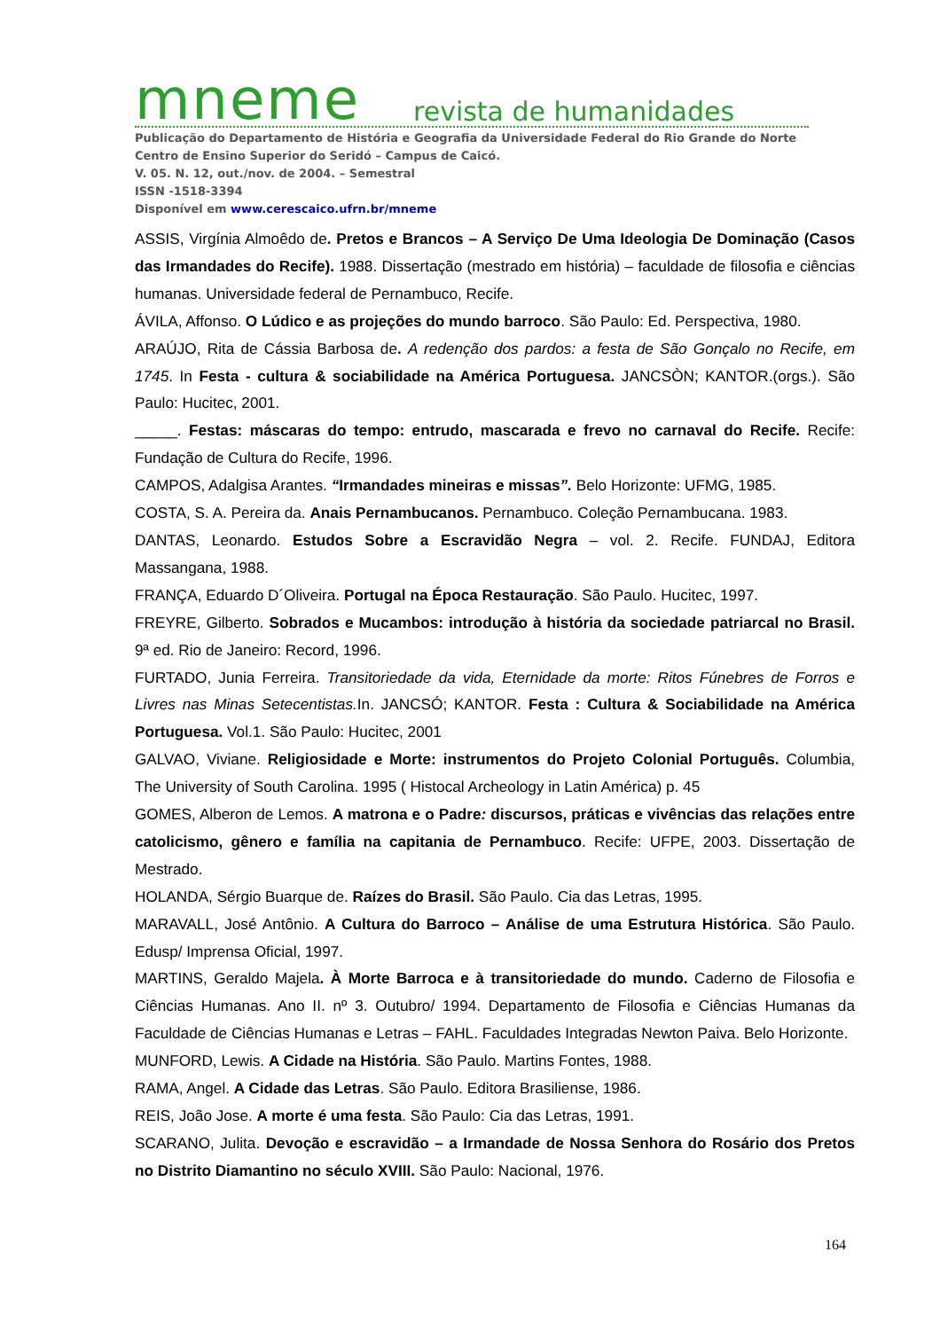mneme revista de humanidades
Publicação do Departamento de História e Geografia da Universidade Federal do Rio Grande do Norte
Centro de Ensino Superior do Seridó – Campus de Caicó.
V. 05. N. 12, out./nov. de 2004. – Semestral
ISSN -1518-3394
Disponível em www.cerescaico.ufrn.br/mneme
ASSIS, Virgínia Almoêdo de. Pretos e Brancos – A Serviço De Uma Ideologia De Dominação (Casos das Irmandades do Recife). 1988. Dissertação (mestrado em história) – faculdade de filosofia e ciências humanas. Universidade federal de Pernambuco, Recife.
ÁVILA, Affonso. O Lúdico e as projeções do mundo barroco. São Paulo: Ed. Perspectiva, 1980.
ARAÚJO, Rita de Cássia Barbosa de. A redenção dos pardos: a festa de São Gonçalo no Recife, em 1745. In Festa - cultura & sociabilidade na América Portuguesa. JANCSÒN; KANTOR.(orgs.). São Paulo: Hucitec, 2001.
_____. Festas: máscaras do tempo: entrudo, mascarada e frevo no carnaval do Recife. Recife: Fundação de Cultura do Recife, 1996.
CAMPOS, Adalgisa Arantes. “Irmandades mineiras e missas”. Belo Horizonte: UFMG, 1985.
COSTA, S. A. Pereira da. Anais Pernambucanos. Pernambuco. Coleção Pernambucana. 1983.
DANTAS, Leonardo. Estudos Sobre a Escravidão Negra – vol. 2. Recife. FUNDAJ, Editora Massangana, 1988.
FRANÇA, Eduardo D´Oliveira. Portugal na Época Restauração. São Paulo. Hucitec, 1997.
FREYRE, Gilberto. Sobrados e Mucambos: introdução à história da sociedade patriarcal no Brasil. 9ª ed. Rio de Janeiro: Record, 1996.
FURTADO, Junia Ferreira. Transitoriedade da vida, Eternidade da morte: Ritos Fúnebres de Forros e Livres nas Minas Setecentistas. In. JANCSÓ; KANTOR. Festa : Cultura & Sociabilidade na América Portuguesa. Vol.1. São Paulo: Hucitec, 2001
GALVAO, Viviane. Religiosidade e Morte: instrumentos do Projeto Colonial Português. Columbia, The University of South Carolina. 1995 ( Histocal Archeology in Latin América) p. 45
GOMES, Alberon de Lemos. A matrona e o Padre: discursos, práticas e vivências das relações entre catolicismo, gênero e família na capitania de Pernambuco. Recife: UFPE, 2003. Dissertação de Mestrado.
HOLANDA, Sérgio Buarque de. Raízes do Brasil. São Paulo. Cia das Letras, 1995.
MARAVALL, José Antônio. A Cultura do Barroco – Análise de uma Estrutura Histórica. São Paulo. Edusp/ Imprensa Oficial, 1997.
MARTINS, Geraldo Majela. À Morte Barroca e à transitoriedade do mundo. Caderno de Filosofia e Ciências Humanas. Ano II. nº 3. Outubro/ 1994. Departamento de Filosofia e Ciências Humanas da Faculdade de Ciências Humanas e Letras – FAHL. Faculdades Integradas Newton Paiva. Belo Horizonte.
MUNFORD, Lewis. A Cidade na História. São Paulo. Martins Fontes, 1988.
RAMA, Angel. A Cidade das Letras. São Paulo. Editora Brasiliense, 1986.
REIS, João Jose. A morte é uma festa. São Paulo: Cia das Letras, 1991.
SCARANO, Julita. Devoção e escravidão – a Irmandade de Nossa Senhora do Rosário dos Pretos no Distrito Diamantino no século XVIII. São Paulo: Nacional, 1976.
164